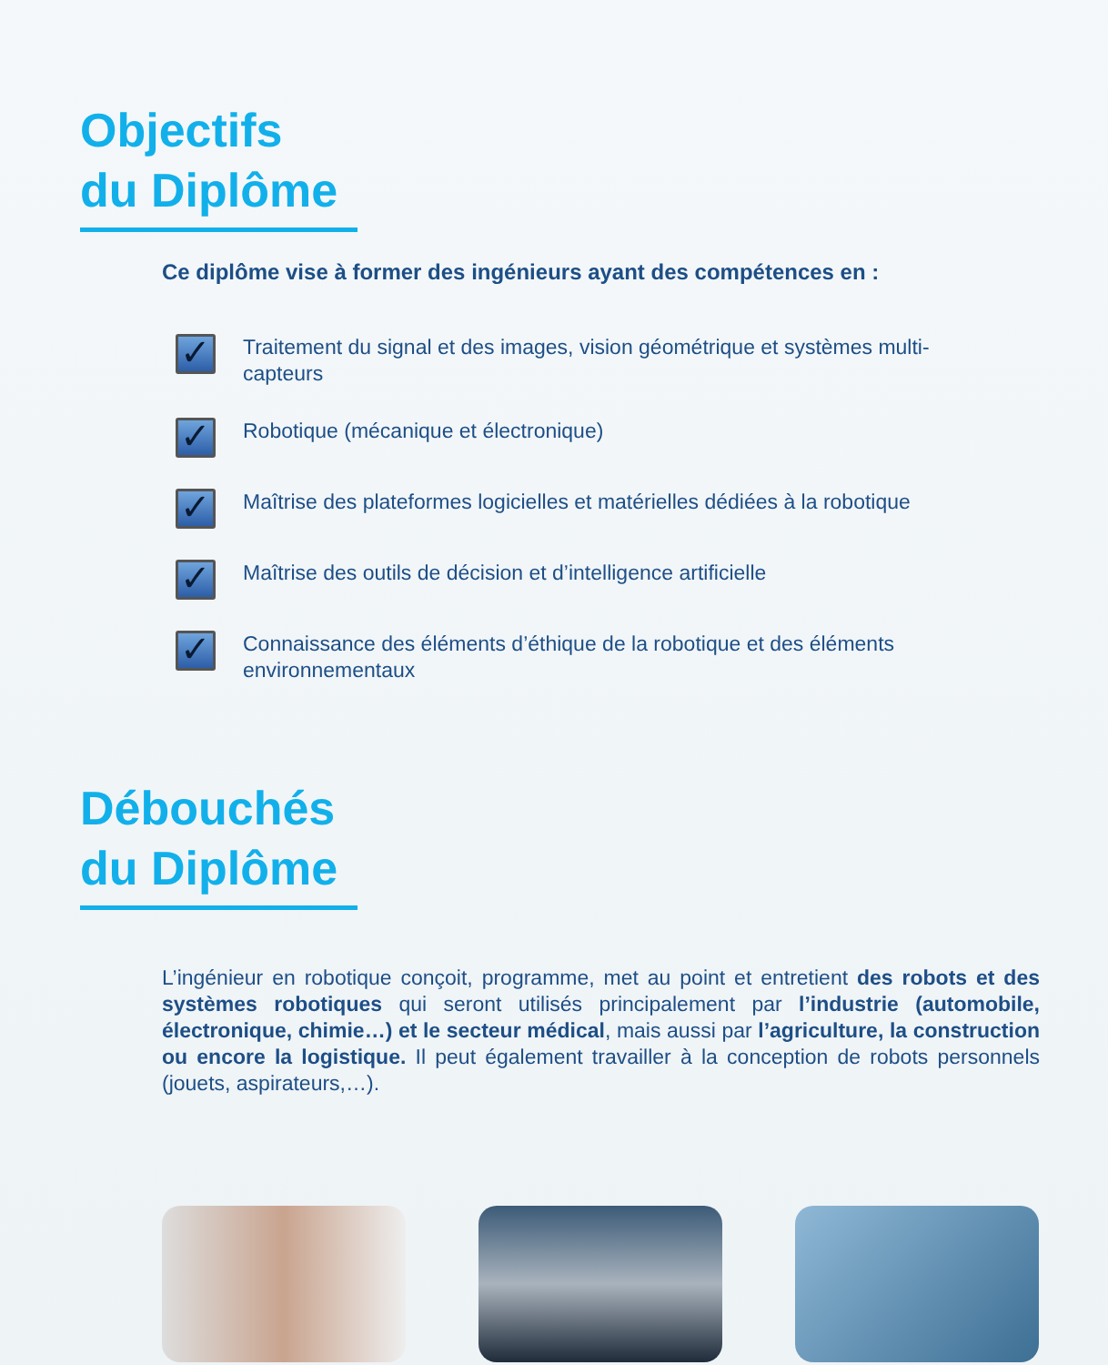Objectifs
du Diplôme
Ce diplôme vise à former des ingénieurs ayant des compétences en :
✓ Traitement du signal et des images, vision géométrique et systèmes multi-capteurs
✓ Robotique (mécanique et électronique)
✓ Maîtrise des plateformes logicielles et matérielles dédiées à la robotique
✓ Maîtrise des outils de décision et d’intelligence artificielle
✓ Connaissance des éléments d’éthique de la robotique et des éléments environnementaux
Débouchés
du Diplôme
L’ingénieur en robotique conçoit, programme, met au point et entretient des robots et des systèmes robotiques qui seront utilisés principalement par l’industrie (automobile, électronique, chimie…) et le secteur médical, mais aussi par l’agriculture, la construction ou encore la logistique. Il peut également travailler à la conception de robots personnels (jouets, aspirateurs,…).